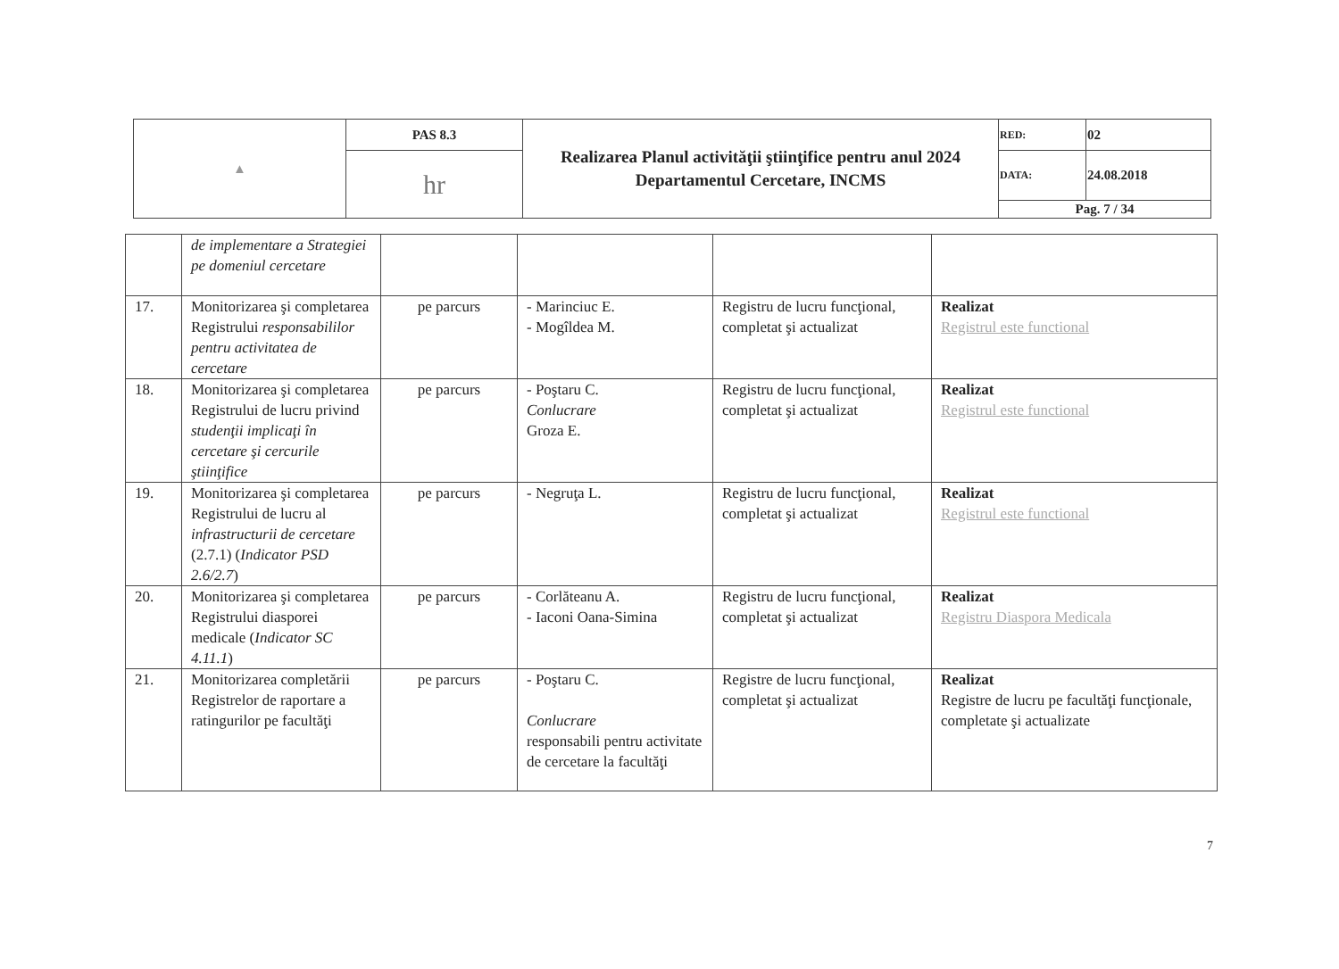| ▲ | PAS 8.3 | Realizarea Planul activităţii ştiinţifice pentru anul 2024 Departamentul Cercetare, INCMS | RED: | 02 |
| | hr | | DATA: | 24.08.2018 |
| | | | Pag. 7 / 34 | |
| | de implementare a Strategiei pe domeniul cercetare | | | | |
| 17. | Monitorizarea şi completarea Registrului responsabililor pentru activitatea de cercetare | pe parcurs | - Marinciuc E. - Mogîldea M. | Registru de lucru funcţional, completat şi actualizat | Realizat Registrul este functional |
| 18. | Monitorizarea şi completarea Registrului de lucru privind studenţii implicaţi în cercetare şi cercurile ştiinţifice | pe parcurs | - Poştaru C. Conlucrare Groza E. | Registru de lucru funcţional, completat şi actualizat | Realizat Registrul este functional |
| 19. | Monitorizarea şi completarea Registrului de lucru al infrastructurii de cercetare (2.7.1) ( Indicator PSD 2.6/2.7 ) | pe parcurs | - Negruţa L. | Registru de lucru funcţional, completat şi actualizat | Realizat Registrul este functional |
| 20. | Monitorizarea şi completarea Registrului diasporei medicale ( Indicator SC 4.11.1 ) | pe parcurs | - Corlăteanu A. - Iaconi Oana-Simina | Registru de lucru funcţional, completat şi actualizat | Realizat Registru Diaspora Medicala |
| 21. | Monitorizarea completării Registrelor de raportare a ratingurilor pe facultăţi | pe parcurs | - Poştaru C. Conlucrare responsabili pentru activitate de cercetare la facultăţi | Registre de lucru funcţional, completat şi actualizat | Realizat Registre de lucru pe facultăţi funcţionale, completate şi actualizate |
7